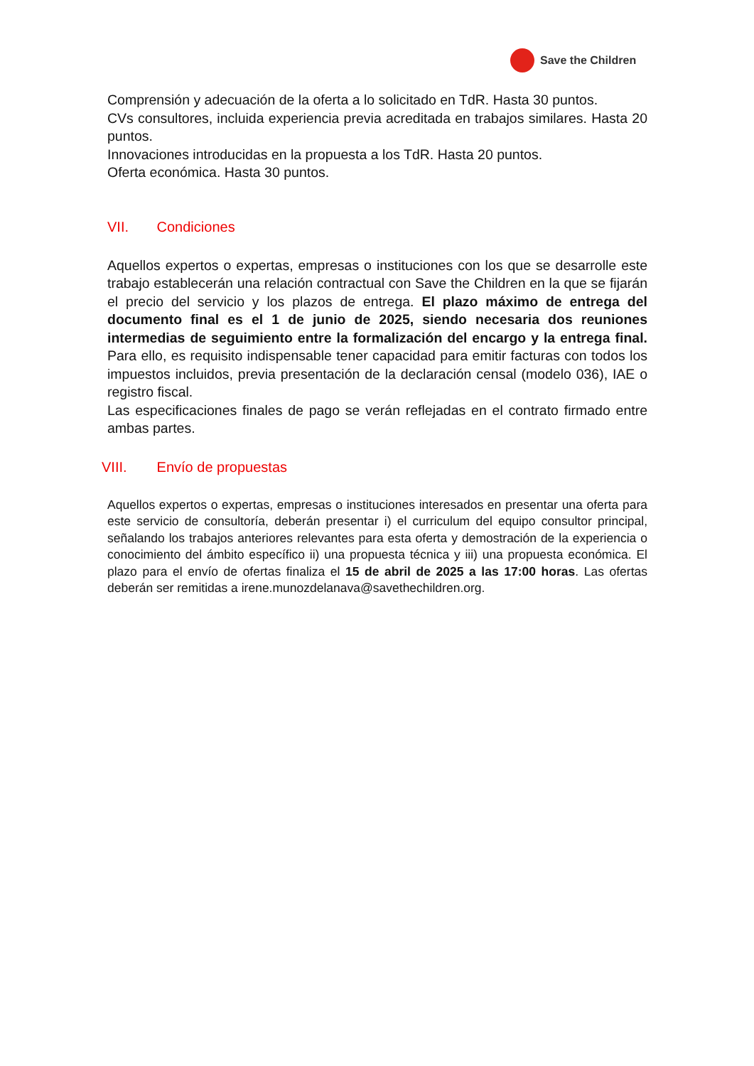Save the Children
Comprensión y adecuación de la oferta a lo solicitado en TdR. Hasta 30 puntos.
CVs consultores, incluida experiencia previa acreditada en trabajos similares. Hasta 20 puntos.
Innovaciones introducidas en la propuesta a los TdR. Hasta 20 puntos.
Oferta económica. Hasta 30 puntos.
VII. Condiciones
Aquellos expertos o expertas, empresas o instituciones con los que se desarrolle este trabajo establecerán una relación contractual con Save the Children en la que se fijarán el precio del servicio y los plazos de entrega. El plazo máximo de entrega del documento final es el 1 de junio de 2025, siendo necesaria dos reuniones intermedias de seguimiento entre la formalización del encargo y la entrega final. Para ello, es requisito indispensable tener capacidad para emitir facturas con todos los impuestos incluidos, previa presentación de la declaración censal (modelo 036), IAE o registro fiscal.
Las especificaciones finales de pago se verán reflejadas en el contrato firmado entre ambas partes.
VIII. Envío de propuestas
Aquellos expertos o expertas, empresas o instituciones interesados en presentar una oferta para este servicio de consultoría, deberán presentar i) el curriculum del equipo consultor principal, señalando los trabajos anteriores relevantes para esta oferta y demostración de la experiencia o conocimiento del ámbito específico ii) una propuesta técnica y iii) una propuesta económica. El plazo para el envío de ofertas finaliza el 15 de abril de 2025 a las 17:00 horas. Las ofertas deberán ser remitidas a irene.munozdelanava@savethechildren.org.